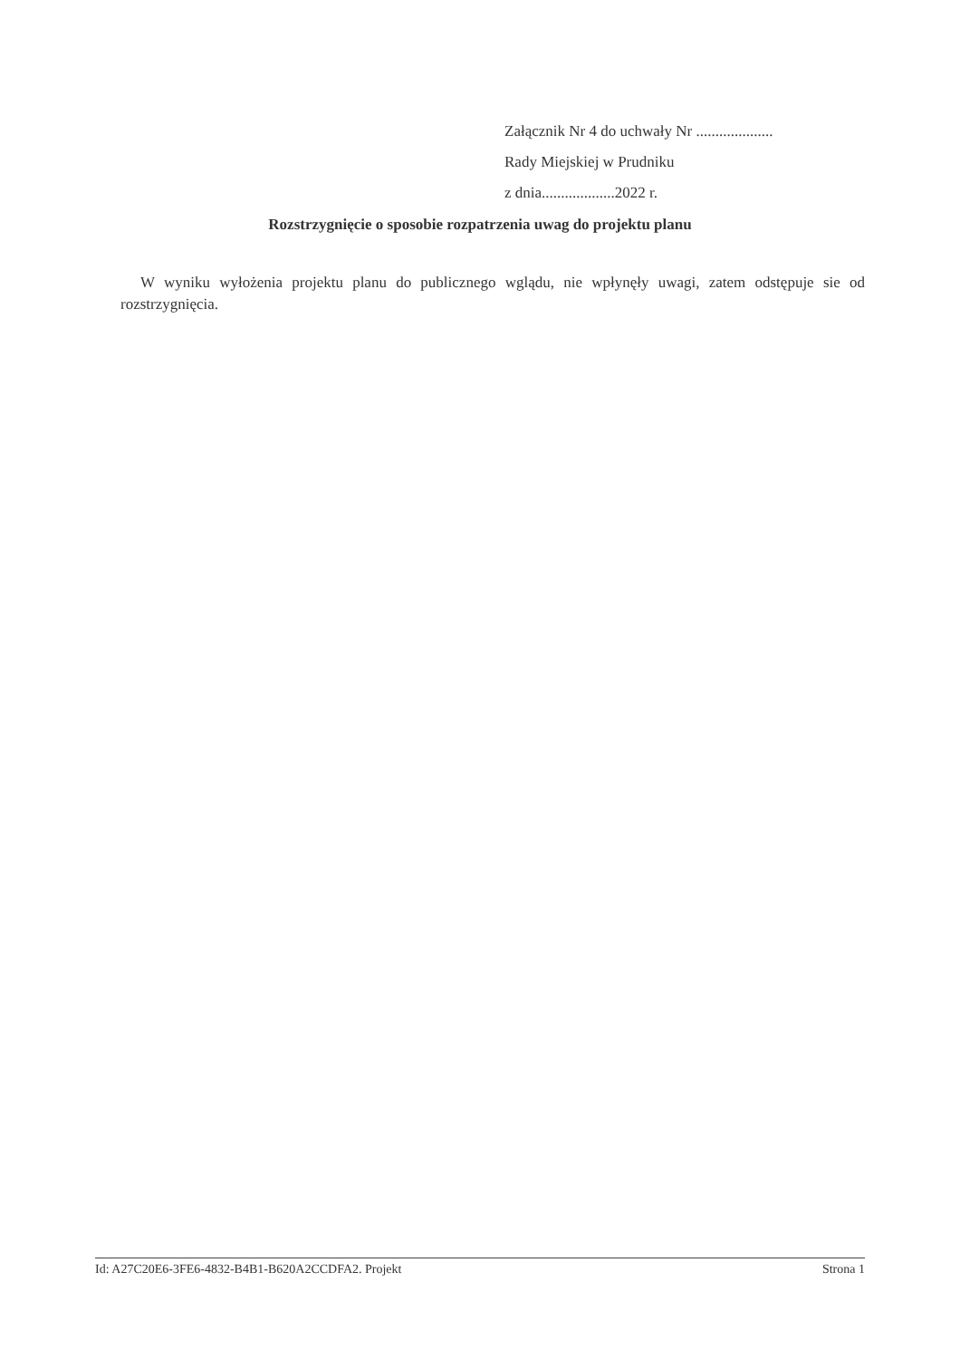Załącznik Nr 4 do uchwały Nr ....................
Rady Miejskiej w Prudniku
z dnia...................2022 r.
Rozstrzygnięcie o sposobie rozpatrzenia uwag do projektu planu
W wyniku wyłożenia projektu planu do publicznego wglądu, nie wpłynęły uwagi, zatem odstępuje sie od rozstrzygnięcia.
Id: A27C20E6-3FE6-4832-B4B1-B620A2CCDFA2. Projekt Strona 1